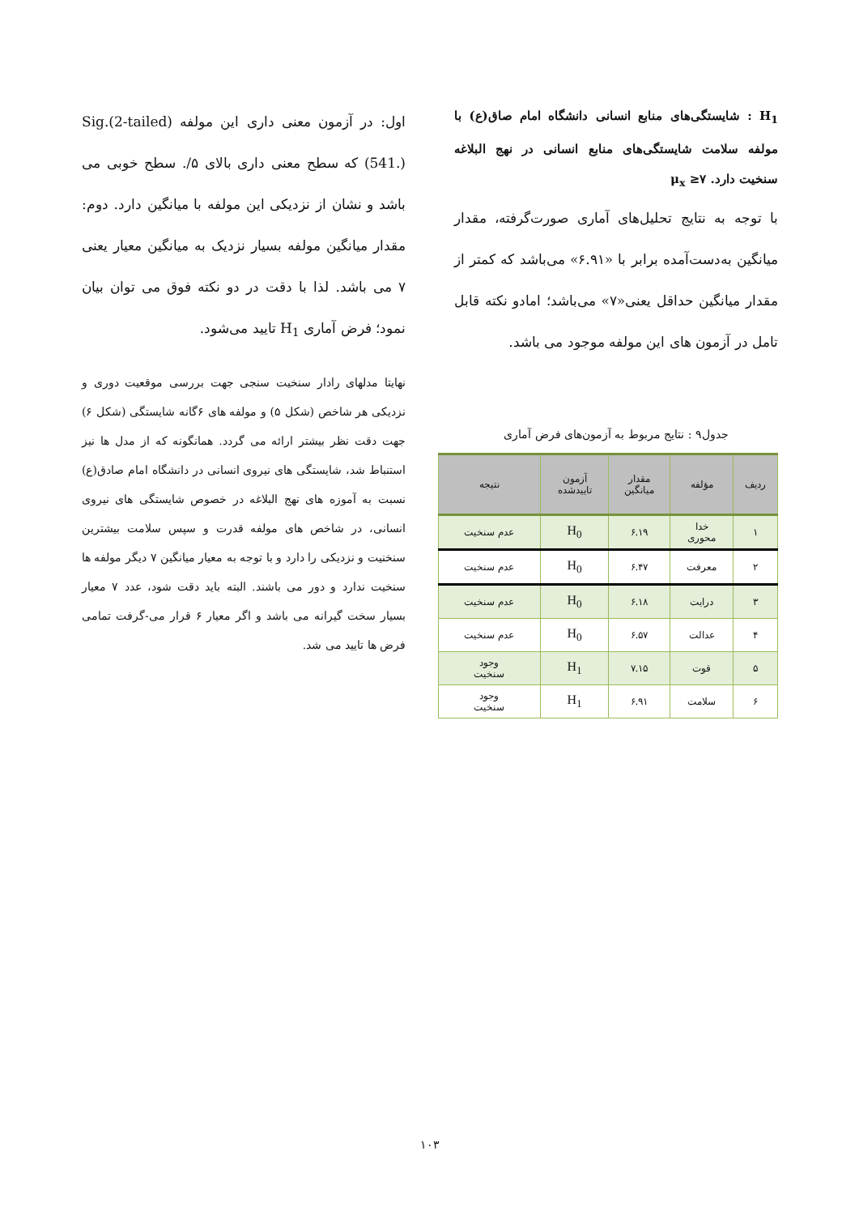H<sub>1</sub> : شایستگی‌های منابع انسانی دانشگاه امام صاق(ع) با مولفه سلامت شایستگی‌های منابع انسانی در نهج البلاغه سنخیت دارد. μ<sub>x</sub> ≥۷
با توجه به نتایج تحلیل‌های آماری صورت‌گرفته، مقدار میانگین به‌دست‌آمده برابر با «۶.۹۱» می‌باشد که کمتر از مقدار میانگین حداقل یعنی«۷» می‌باشد؛ امادو نکته قابل تامل در آزمون های این مولفه موجود می باشد.
جدول۹ : نتایج مربوط به آزمون‌های فرض آماری
| ردیف | مؤلفه | مقدار میانگین | آزمون تاییدشده | نتیجه |
| --- | --- | --- | --- | --- |
| ۱ | خدا محوری | ۶.۱۹ | H<sub>0</sub> | عدم سنخیت |
| ۲ | معرفت | ۶.۴۷ | H<sub>0</sub> | عدم سنخیت |
| ۳ | درایت | ۶.۱۸ | H<sub>0</sub> | عدم سنخیت |
| ۴ | عدالت | ۶.۵۷ | H<sub>0</sub> | عدم سنخیت |
| ۵ | قوت | ۷.۱۵ | H<sub>1</sub> | وجود سنخیت |
| ۶ | سلامت | ۶.۹۱ | H<sub>1</sub> | وجود سنخیت |
اول: در آزمون معنی داری این مولفه Sig.(2-tailed) (541.) که سطح معنی داری بالای ۵/. سطح خوبی می باشد و نشان از نزدیکی این مولفه با میانگین دارد. دوم: مقدار میانگین مولفه بسیار نزدیک به میانگین معیار یعنی ۷ می باشد. لذا با دقت در دو نکته فوق می توان بیان نمود؛ فرض آماری H<sub>1</sub> تایید می‌شود.
نهایتا مدلهای رادار سنخیت سنجی جهت بررسی موقعیت دوری و نزدیکی هر شاخص (شکل ۵) و مولفه های ۶گانه شایستگی (شکل ۶) جهت دقت نظر بیشتر ارائه می گردد. همانگونه که از مدل ها نیز استنباط شد، شایستگی های نیروی انسانی در دانشگاه امام صادق(ع) نسبت به آموزه های نهج البلاغه در خصوص شایستگی های نیروی انسانی، در شاخص های مولفه قدرت و سپس سلامت بیشترین سنخنیت و نزدیکی را دارد و با توجه به معیار میانگین ۷ دیگر مولفه ها سنخیت ندارد و دور می باشند. البته باید دقت شود، عدد ۷ معیار بسیار سخت گیرانه می باشد و اگر معیار ۶ قرار می-گرفت تمامی فرض ها تایید می شد.
۱۰۳